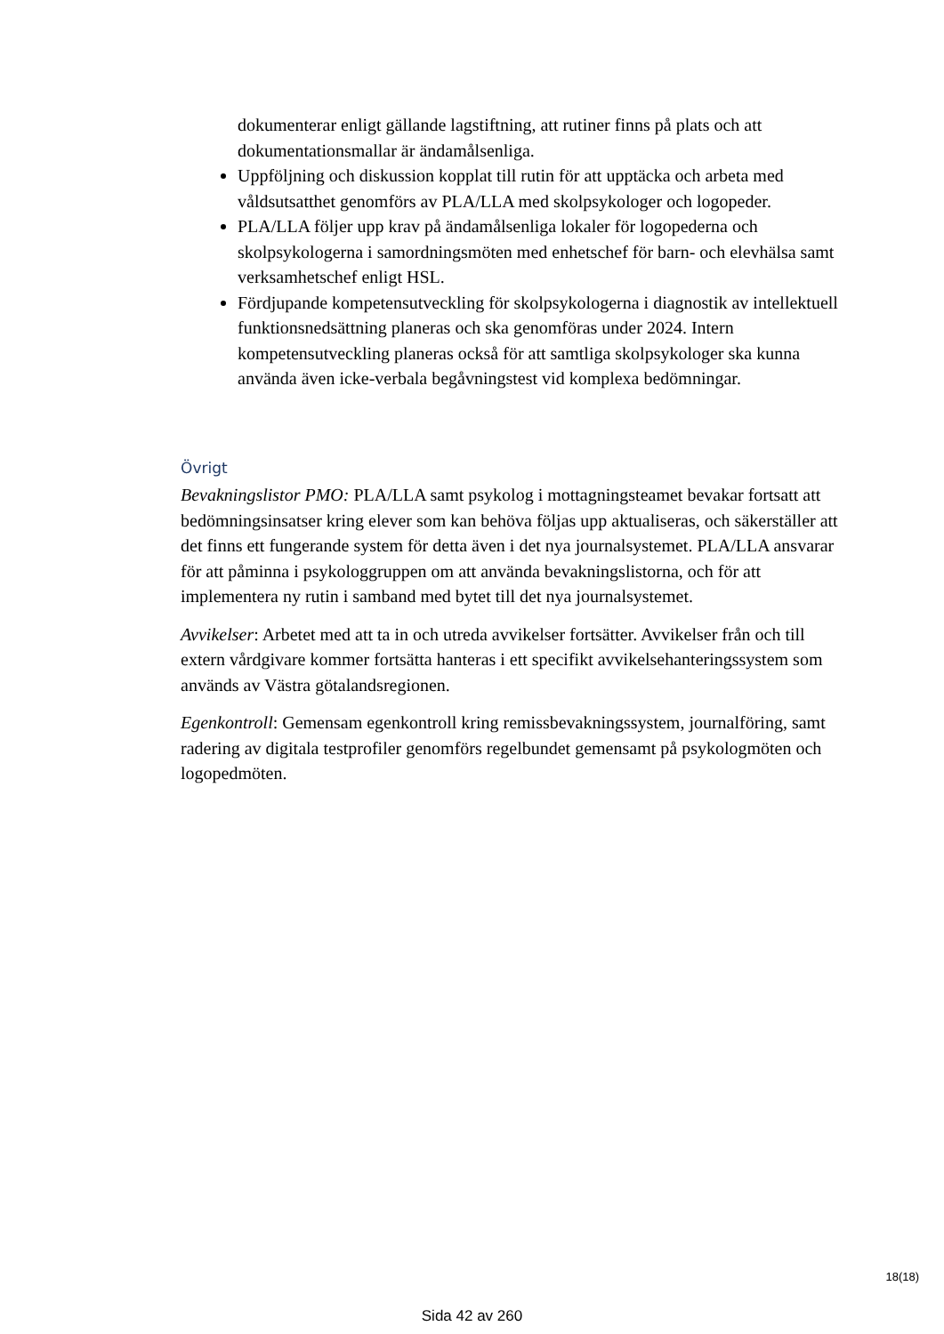dokumenterar enligt gällande lagstiftning, att rutiner finns på plats och att dokumentationsmallar är ändamålsenliga.
Uppföljning och diskussion kopplat till rutin för att upptäcka och arbeta med våldsutsatthet genomförs av PLA/LLA med skolpsykologer och logopeder.
PLA/LLA följer upp krav på ändamålsenliga lokaler för logopederna och skolpsykologerna i samordningsmöten med enhetschef för barn- och elevhälsa samt verksamhetschef enligt HSL.
Fördjupande kompetensutveckling för skolpsykologerna i diagnostik av intellektuell funktionsnedsättning planeras och ska genomföras under 2024. Intern kompetensutveckling planeras också för att samtliga skolpsykologer ska kunna använda även icke-verbala begåvningstest vid komplexa bedömningar.
Övrigt
Bevakningslistor PMO: PLA/LLA samt psykolog i mottagningsteamet bevakar fortsatt att bedömningsinsatser kring elever som kan behöva följas upp aktualiseras, och säkerställer att det finns ett fungerande system för detta även i det nya journalsystemet. PLA/LLA ansvarar för att påminna i psykologgruppen om att använda bevakningslistorna, och för att implementera ny rutin i samband med bytet till det nya journalsystemet.
Avvikelser: Arbetet med att ta in och utreda avvikelser fortsätter. Avvikelser från och till extern vårdgivare kommer fortsätta hanteras i ett specifikt avvikelsehanteringssystem som används av Västra götalandsregionen.
Egenkontroll: Gemensam egenkontroll kring remissbevakningssystem, journalföring, samt radering av digitala testprofiler genomförs regelbundet gemensamt på psykologmöten och logopedmöten.
18(18)
Sida 42 av 260